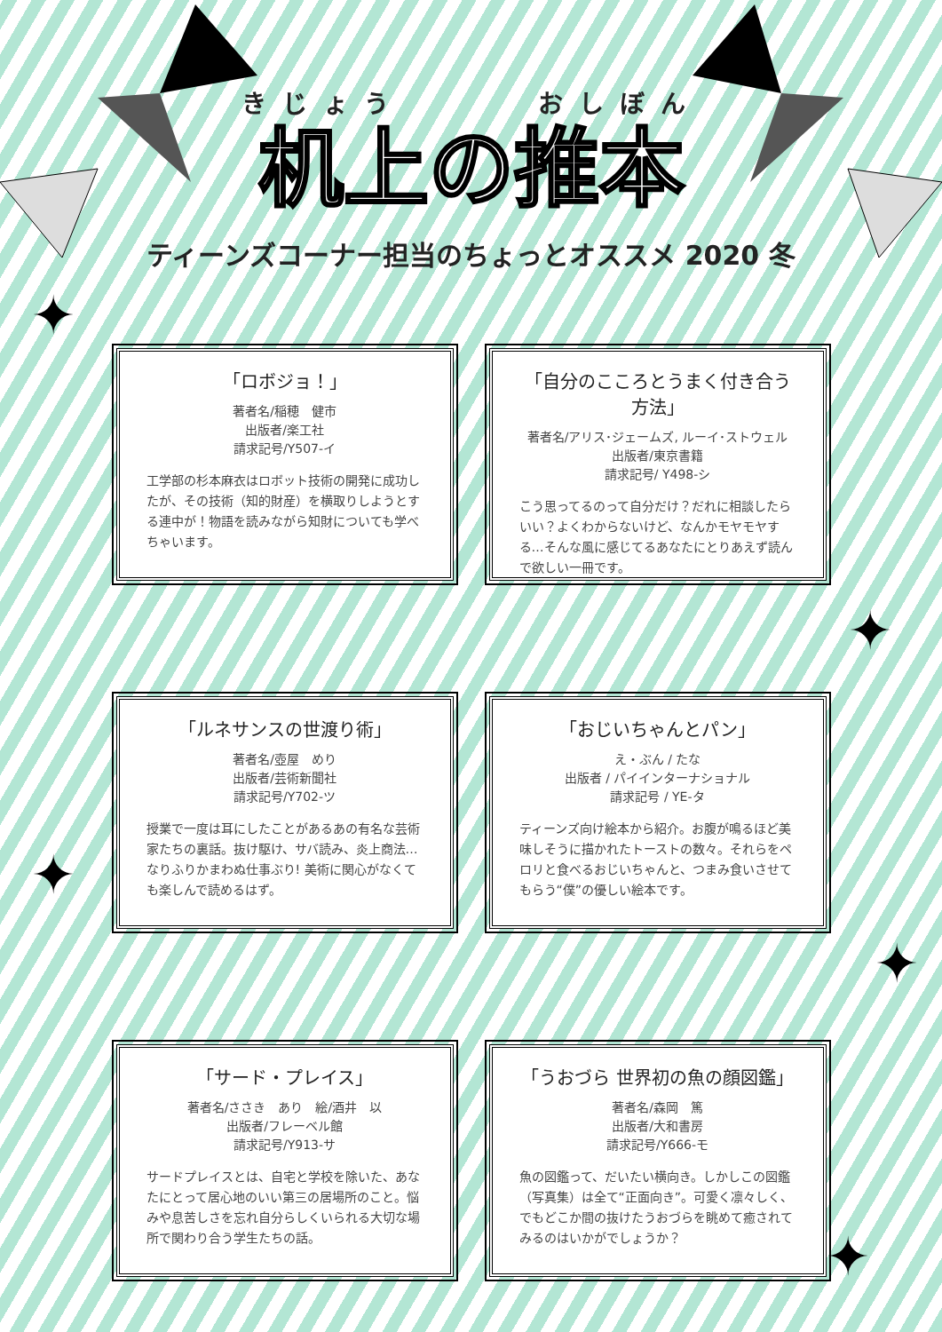✦
✦
✦
✦
✦
きじょう おしぼん
机上の推本
ティーンズコーナー担当のちょっとオススメ 2020 冬
「ロボジョ！」
著者名/稲穂　健市
出版者/楽工社
請求記号/Y507-イ
工学部の杉本麻衣はロボット技術の開発に成功したが、その技術（知的財産）を横取りしようとする連中が！物語を読みながら知財についても学べちゃいます。
「自分のこころとうまく付き合う方法」
著者名/アリス･ジェームズ, ルーイ･ストウェル
出版者/東京書籍
請求記号/ Y498-シ
こう思ってるのって自分だけ？だれに相談したらいい？よくわからないけど、なんかモヤモヤする…そんな風に感じてるあなたにとりあえず読んで欲しい一冊です。
「ルネサンスの世渡り術」
著者名/壺屋　めり
出版者/芸術新聞社
請求記号/Y702-ツ
授業で一度は耳にしたことがあるあの有名な芸術家たちの裏話。抜け駆け、サバ読み、炎上商法…なりふりかまわぬ仕事ぶり! 美術に関心がなくても楽しんで読めるはず。
「おじいちゃんとパン」
え・ぶん / たな
出版者 / パイインターナショナル
請求記号 / YE-タ
ティーンズ向け絵本から紹介。お腹が鳴るほど美味しそうに描かれたトーストの数々。それらをペロリと食べるおじいちゃんと、つまみ食いさせてもらう“僕”の優しい絵本です。
「サード・プレイス」
著者名/ささき　あり　絵/酒井　以
出版者/フレーベル館
請求記号/Y913-サ
サードプレイスとは、自宅と学校を除いた、あなたにとって居心地のいい第三の居場所のこと。悩みや息苦しさを忘れ自分らしくいられる大切な場所で関わり合う学生たちの話。
「うおづら 世界初の魚の顔図鑑」
著者名/森岡　篤
出版者/大和書房
請求記号/Y666-モ
魚の図鑑って、だいたい横向き。しかしこの図鑑（写真集）は全て“正面向き”。可愛く凛々しく、でもどこか間の抜けたうおづらを眺めて癒されてみるのはいかがでしょうか？